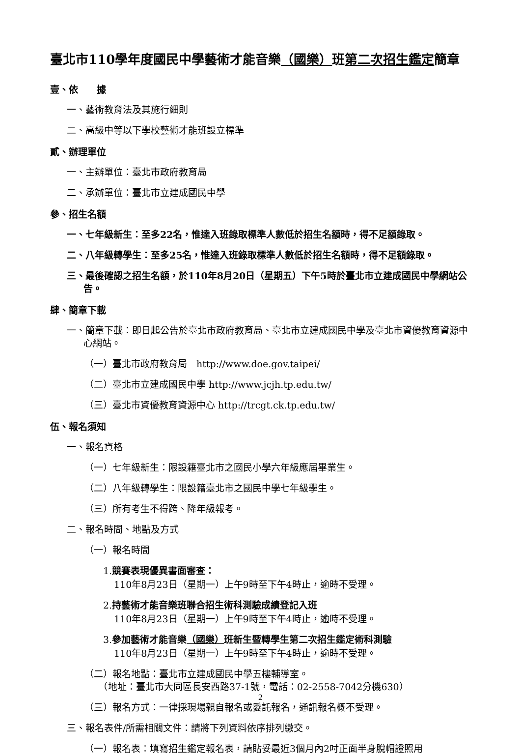臺北市110學年度國民中學藝術才能音樂（國樂）班第二次招生鑑定簡章
壹、依　　據
一、藝術教育法及其施行細則
二、高級中等以下學校藝術才能班設立標準
貳、辦理單位
一、主辦單位：臺北市政府教育局
二、承辦單位：臺北市立建成國民中學
參、招生名額
一、七年級新生：至多22名，惟達入班錄取標準人數低於招生名額時，得不足額錄取。
二、八年級轉學生：至多25名，惟達入班錄取標準人數低於招生名額時，得不足額錄取。
三、最後確認之招生名額，於110年8月20日（星期五）下午5時於臺北市立建成國民中學網站公告。
肆、簡章下載
一、簡章下載：即日起公告於臺北市政府教育局、臺北市立建成國民中學及臺北市資優教育資源中心網站。
（一）臺北市政府教育局　http://www.doe.gov.taipei/
（二）臺北市立建成國民中學 http://www.jcjh.tp.edu.tw/
（三）臺北市資優教育資源中心 http://trcgt.ck.tp.edu.tw/
伍、報名須知
一、報名資格
（一）七年級新生：限設籍臺北市之國民小學六年級應屆畢業生。
（二）八年級轉學生：限設籍臺北市之國民中學七年級學生。
（三）所有考生不得跨、降年級報考。
二、報名時間、地點及方式
（一）報名時間
1.競賽表現優異書面審查：
110年8月23日（星期一）上午9時至下午4時止，逾時不受理。
2.持藝術才能音樂班聯合招生術科測驗成績登記入班
110年8月23日（星期一）上午9時至下午4時止，逾時不受理。
3.參加藝術才能音樂（國樂）班新生暨轉學生第二次招生鑑定術科測驗
110年8月23日（星期一）上午9時至下午4時止，逾時不受理。
（二）報名地點：臺北市立建成國民中學五樓輔導室。
　　（地址：臺北市大同區長安西路37-1號，電話：02-2558-7042分機630）
（三）報名方式：一律採現場親自報名或委託報名，通訊報名概不受理。
三、報名表件/所需相關文件：請將下列資料依序排列繳交。
（一）報名表：填寫招生鑑定報名表，請貼妥最近3個月內2吋正面半身脫帽證照用
2